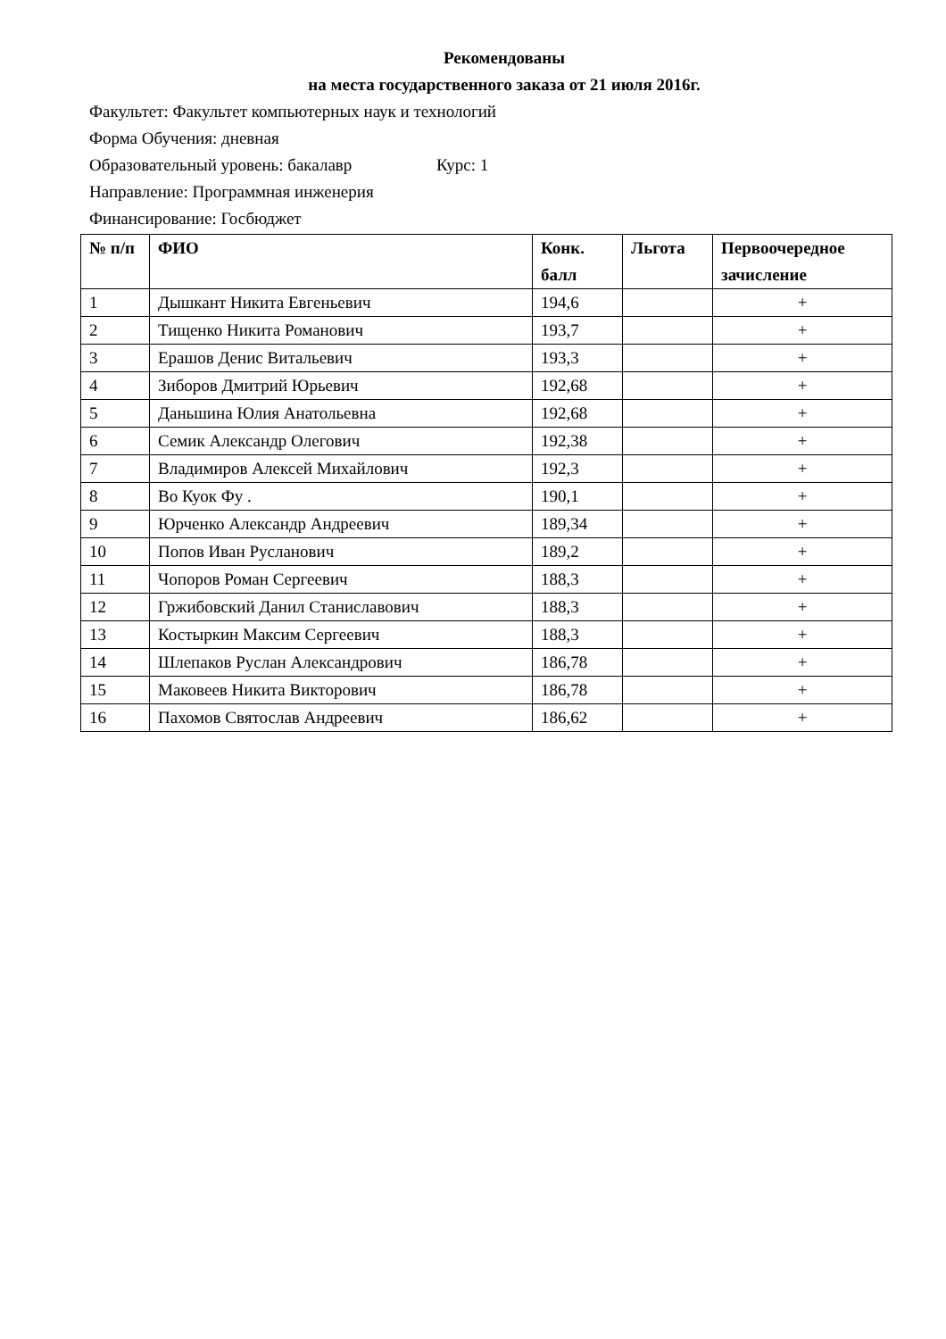Рекомендованы
на места государственного заказа от 21 июля 2016г.
Факультет: Факультет компьютерных наук и технологий
Форма Обучения: дневная
Образовательный уровень: бакалавр Курс: 1
Направление: Программная инженерия
Финансирование: Госбюджет
| № п/п | ФИО | Конк. балл | Льгота | Первоочередное зачисление |
| --- | --- | --- | --- | --- |
| 1 | Дышкант Никита Евгеньевич | 194,6 | | + |
| 2 | Тищенко Никита Романович | 193,7 | | + |
| 3 | Ерашов Денис Витальевич | 193,3 | | + |
| 4 | Зиборов Дмитрий Юрьевич | 192,68 | | + |
| 5 | Даньшина Юлия Анатольевна | 192,68 | | + |
| 6 | Семик Александр Олегович | 192,38 | | + |
| 7 | Владимиров Алексей Михайлович | 192,3 | | + |
| 8 | Во Куок Фу . | 190,1 | | + |
| 9 | Юрченко Александр Андреевич | 189,34 | | + |
| 10 | Попов Иван Русланович | 189,2 | | + |
| 11 | Чопоров Роман Сергеевич | 188,3 | | + |
| 12 | Гржибовский Данил Станиславович | 188,3 | | + |
| 13 | Костыркин Максим Сергеевич | 188,3 | | + |
| 14 | Шлепаков Руслан Александрович | 186,78 | | + |
| 15 | Маковеев Никита Викторович | 186,78 | | + |
| 16 | Пахомов Святослав Андреевич | 186,62 | | + |